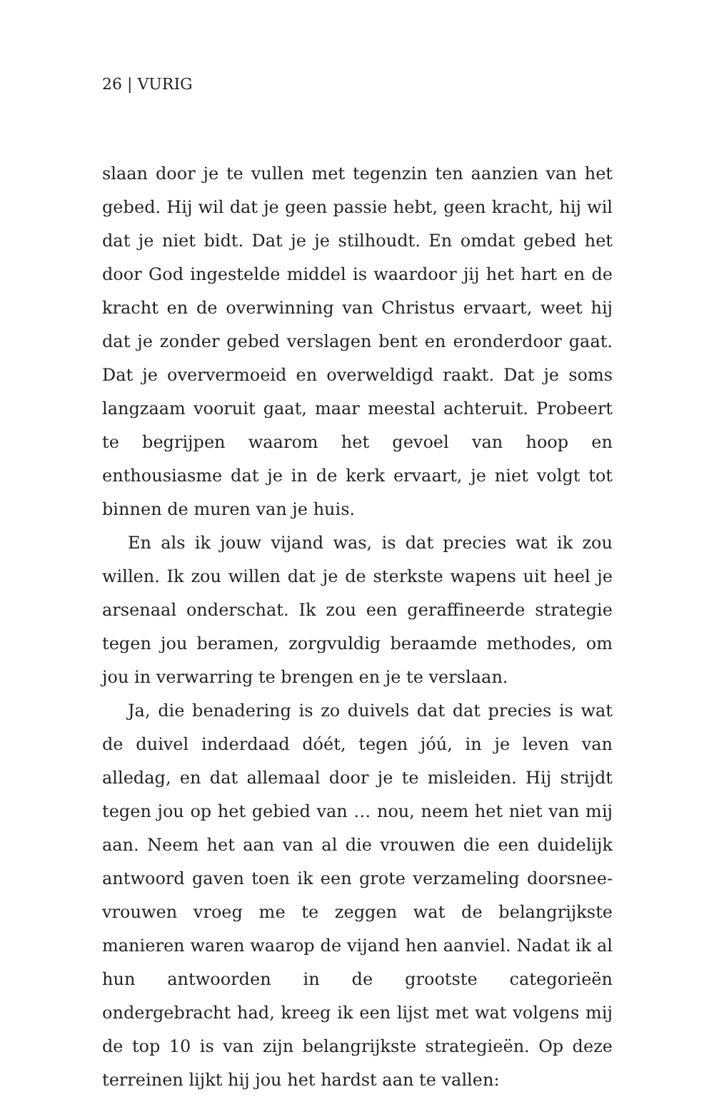26 | VURIG
slaan door je te vullen met tegenzin ten aanzien van het gebed. Hij wil dat je geen passie hebt, geen kracht, hij wil dat je niet bidt. Dat je je stilhoudt. En omdat gebed het door God ingestelde middel is waardoor jij het hart en de kracht en de overwinning van Christus ervaart, weet hij dat je zonder gebed verslagen bent en eronderdoor gaat. Dat je oververmoeid en overweldigd raakt. Dat je soms langzaam vooruit gaat, maar meestal achteruit. Probeert te begrijpen waarom het gevoel van hoop en enthousiasme dat je in de kerk ervaart, je niet volgt tot binnen de muren van je huis.
En als ik jouw vijand was, is dat precies wat ik zou willen. Ik zou willen dat je de sterkste wapens uit heel je arsenaal onderschat. Ik zou een geraffineerde strategie tegen jou beramen, zorgvuldig beraamde methodes, om jou in verwarring te brengen en je te verslaan.
Ja, die benadering is zo duivels dat dat precies is wat de duivel inderdaad dóét, tegen jóú, in je leven van alledag, en dat allemaal door je te misleiden. Hij strijdt tegen jou op het gebied van … nou, neem het niet van mij aan. Neem het aan van al die vrouwen die een duidelijk antwoord gaven toen ik een grote verzameling doorsnee-vrouwen vroeg me te zeggen wat de belangrijkste manieren waren waarop de vijand hen aanviel. Nadat ik al hun antwoorden in de grootste categorieën ondergebracht had, kreeg ik een lijst met wat volgens mij de top 10 is van zijn belangrijkste strategieën. Op deze terreinen lijkt hij jou het hardst aan te vallen: